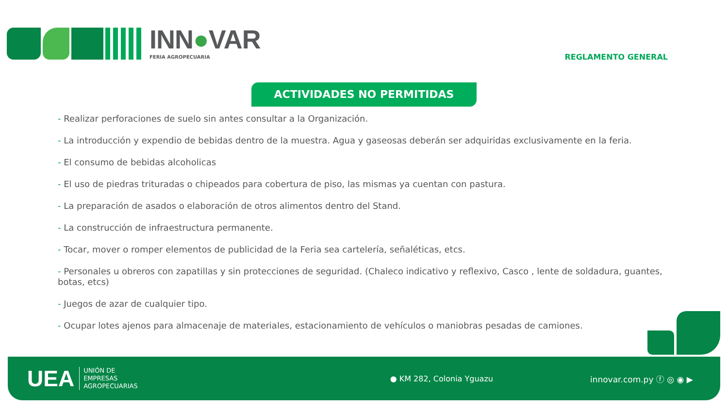INN●VAR
FERIA AGROPECUARIA
REGLAMENTO GENERAL
ACTIVIDADES NO PERMITIDAS
- Realizar perforaciones de suelo sin antes consultar a la Organización.
- La introducción y expendio de bebidas dentro de la muestra. Agua y gaseosas deberán ser adquiridas exclusivamente en la feria.
- El consumo de bebidas alcoholicas
- El uso de piedras trituradas o chipeados para cobertura de piso, las mismas ya cuentan con pastura.
- La preparación de asados o elaboración de otros alimentos dentro del Stand.
- La construcción de infraestructura permanente.
- Tocar, mover o romper elementos de publicidad de la Feria sea cartelería, señaléticas, etcs.
- Personales u obreros con zapatillas y sin protecciones de seguridad. (Chaleco indicativo y reflexivo, Casco , lente de soldadura, guantes, botas, etcs)
- Juegos de azar de cualquier tipo.
- Ocupar lotes ajenos para almacenaje de materiales, estacionamiento de vehículos o maniobras pesadas de camiones.
UEA
UNIÓN DE
EMPRESAS
AGROPECUARIAS
● KM 282, Colonia Yguazu innovar.com.py ⓕ ◎ ◉ ▶